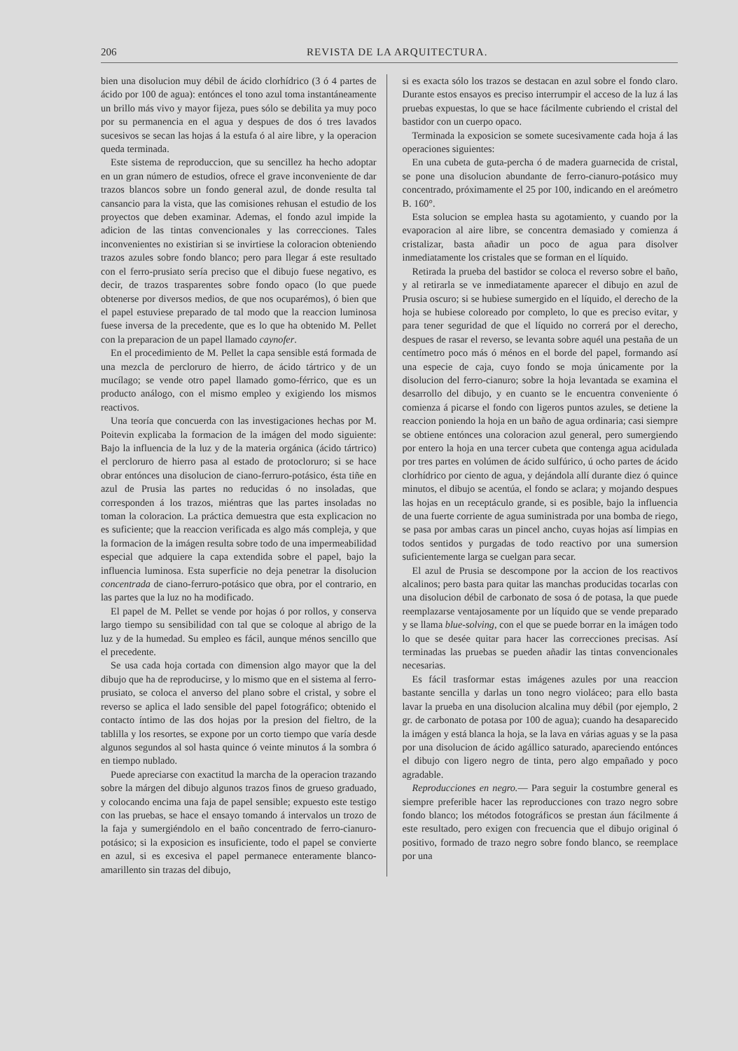206 REVISTA DE LA ARQUITECTURA.
bien una disolucion muy débil de ácido clorhídrico (3 ó 4 partes de ácido por 100 de agua): entónces el tono azul toma instantáneamente un brillo más vivo y mayor fijeza, pues sólo se debilita ya muy poco por su permanencia en el agua y despues de dos ó tres lavados sucesivos se secan las hojas á la estufa ó al aire libre, y la operacion queda terminada.
Este sistema de reproduccion, que su sencillez ha hecho adoptar en un gran número de estudios, ofrece el grave inconveniente de dar trazos blancos sobre un fondo general azul, de donde resulta tal cansancio para la vista, que las comisiones rehusan el estudio de los proyectos que deben examinar. Ademas, el fondo azul impide la adicion de las tintas convencionales y las correcciones. Tales inconvenientes no existirian si se invirtiese la coloracion obteniendo trazos azules sobre fondo blanco; pero para llegar á este resultado con el ferro-prusiato sería preciso que el dibujo fuese negativo, es decir, de trazos trasparentes sobre fondo opaco (lo que puede obtenerse por diversos medios, de que nos ocuparémos), ó bien que el papel estuviese preparado de tal modo que la reaccion luminosa fuese inversa de la precedente, que es lo que ha obtenido M. Pellet con la preparacion de un papel llamado caynofer.
En el procedimiento de M. Pellet la capa sensible está formada de una mezcla de percloruro de hierro, de ácido tártrico y de un mucílago; se vende otro papel llamado gomo-férrico, que es un producto análogo, con el mismo empleo y exigiendo los mismos reactivos.
Una teoría que concuerda con las investigaciones hechas por M. Poitevin explicaba la formacion de la imágen del modo siguiente: Bajo la influencia de la luz y de la materia orgánica (ácido tártrico) el percloruro de hierro pasa al estado de protocloruro; si se hace obrar entónces una disolucion de ciano-ferruro-potásico, ésta tiñe en azul de Prusia las partes no reducidas ó no insoladas, que corresponden á los trazos, miéntras que las partes insoladas no toman la coloracion. La práctica demuestra que esta explicacion no es suficiente; que la reaccion verificada es algo más compleja, y que la formacion de la imágen resulta sobre todo de una impermeabilidad especial que adquiere la capa extendida sobre el papel, bajo la influencia luminosa. Esta superficie no deja penetrar la disolucion concentrada de ciano-ferruro-potásico que obra, por el contrario, en las partes que la luz no ha modificado.
El papel de M. Pellet se vende por hojas ó por rollos, y conserva largo tiempo su sensibilidad con tal que se coloque al abrigo de la luz y de la humedad. Su empleo es fácil, aunque ménos sencillo que el precedente.
Se usa cada hoja cortada con dimension algo mayor que la del dibujo que ha de reproducirse, y lo mismo que en el sistema al ferro-prusiato, se coloca el anverso del plano sobre el cristal, y sobre el reverso se aplica el lado sensible del papel fotográfico; obtenido el contacto íntimo de las dos hojas por la presion del fieltro, de la tablilla y los resortes, se expone por un corto tiempo que varía desde algunos segundos al sol hasta quince ó veinte minutos á la sombra ó en tiempo nublado.
Puede apreciarse con exactitud la marcha de la operacion trazando sobre la márgen del dibujo algunos trazos finos de grueso graduado, y colocando encima una faja de papel sensible; expuesto este testigo con las pruebas, se hace el ensayo tomando á intervalos un trozo de la faja y sumergiéndolo en el baño concentrado de ferro-cianuro-potásico; si la exposicion es insuficiente, todo el papel se convierte en azul, si es excesiva el papel permanece enteramente blanco-amarillento sin trazas del dibujo,
si es exacta sólo los trazos se destacan en azul sobre el fondo claro. Durante estos ensayos es preciso interrumpir el acceso de la luz á las pruebas expuestas, lo que se hace fácilmente cubriendo el cristal del bastidor con un cuerpo opaco.
Terminada la exposicion se somete sucesivamente cada hoja á las operaciones siguientes:
En una cubeta de guta-percha ó de madera guarnecida de cristal, se pone una disolucion abundante de ferro-cianuro-potásico muy concentrado, próximamente el 25 por 100, indicando en el areómetro B. 160°.
Esta solucion se emplea hasta su agotamiento, y cuando por la evaporacion al aire libre, se concentra demasiado y comienza á cristalizar, basta añadir un poco de agua para disolver inmediatamente los cristales que se forman en el líquido.
Retirada la prueba del bastidor se coloca el reverso sobre el baño, y al retirarla se ve inmediatamente aparecer el dibujo en azul de Prusia oscuro; si se hubiese sumergido en el líquido, el derecho de la hoja se hubiese coloreado por completo, lo que es preciso evitar, y para tener seguridad de que el líquido no correrá por el derecho, despues de rasar el reverso, se levanta sobre aquél una pestaña de un centímetro poco más ó ménos en el borde del papel, formando así una especie de caja, cuyo fondo se moja únicamente por la disolucion del ferro-cianuro; sobre la hoja levantada se examina el desarrollo del dibujo, y en cuanto se le encuentra conveniente ó comienza á picarse el fondo con ligeros puntos azules, se detiene la reaccion poniendo la hoja en un baño de agua ordinaria; casi siempre se obtiene entónces una coloracion azul general, pero sumergiendo por entero la hoja en una tercer cubeta que contenga agua acidulada por tres partes en volúmen de ácido sulfúrico, ú ocho partes de ácido clorhídrico por ciento de agua, y dejándola allí durante diez ó quince minutos, el dibujo se acentúa, el fondo se aclara; y mojando despues las hojas en un receptáculo grande, si es posible, bajo la influencia de una fuerte corriente de agua suministrada por una bomba de riego, se pasa por ambas caras un pincel ancho, cuyas hojas así limpias en todos sentidos y purgadas de todo reactivo por una sumersion suficientemente larga se cuelgan para secar.
El azul de Prusia se descompone por la accion de los reactivos alcalinos; pero basta para quitar las manchas producidas tocarlas con una disolucion débil de carbonato de sosa ó de potasa, la que puede reemplazarse ventajosamente por un líquido que se vende preparado y se llama blue-solving, con el que se puede borrar en la imágen todo lo que se desée quitar para hacer las correcciones precisas. Así terminadas las pruebas se pueden añadir las tintas convencionales necesarias.
Es fácil trasformar estas imágenes azules por una reaccion bastante sencilla y darlas un tono negro violáceo; para ello basta lavar la prueba en una disolucion alcalina muy débil (por ejemplo, 2 gr. de carbonato de potasa por 100 de agua); cuando ha desaparecido la imágen y está blanca la hoja, se la lava en várias aguas y se la pasa por una disolucion de ácido agállico saturado, apareciendo entónces el dibujo con ligero negro de tinta, pero algo empañado y poco agradable.
Reproducciones en negro.— Para seguir la costumbre general es siempre preferible hacer las reproducciones con trazo negro sobre fondo blanco; los métodos fotográficos se prestan áun fácilmente á este resultado, pero exigen con frecuencia que el dibujo original ó positivo, formado de trazo negro sobre fondo blanco, se reemplace por una